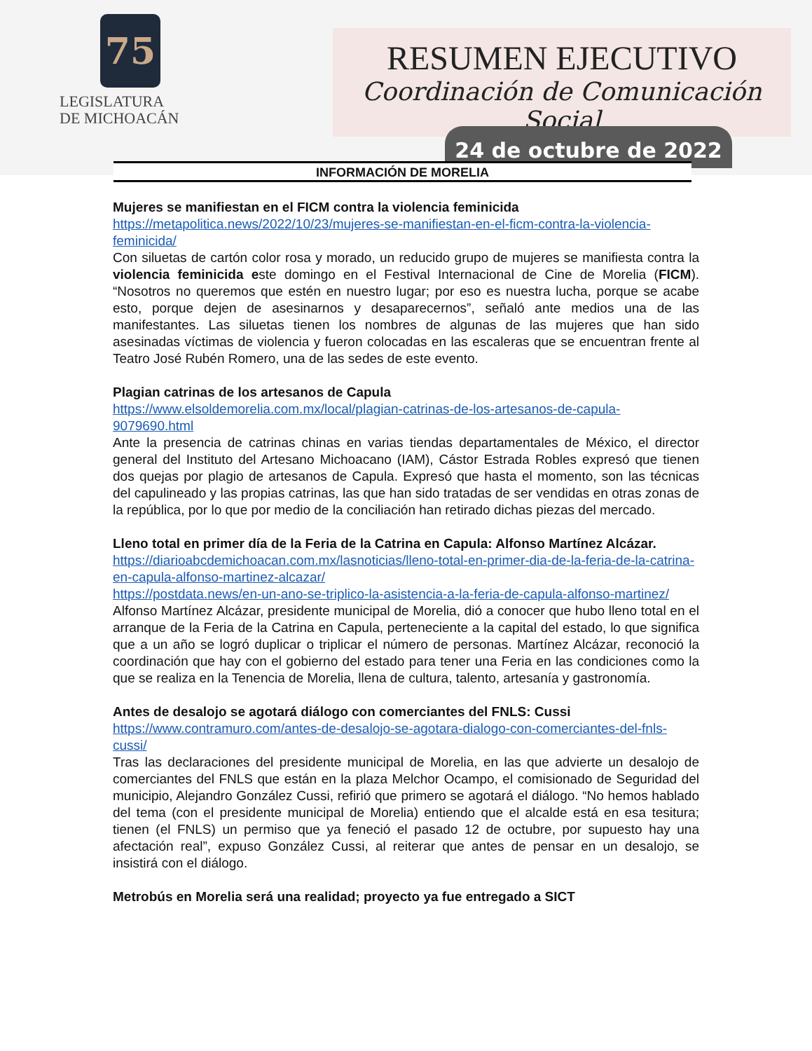75
LEGISLATURA
DE MICHOACÁN
RESUMEN EJECUTIVO
Coordinación de Comunicación Social
24 de octubre de 2022
INFORMACIÓN DE MORELIA
Mujeres se manifiestan en el FICM contra la violencia feminicida
https://metapolitica.news/2022/10/23/mujeres-se-manifiestan-en-el-ficm-contra-la-violencia-feminicida/
Con siluetas de cartón color rosa y morado, un reducido grupo de mujeres se manifiesta contra la violencia feminicida este domingo en el Festival Internacional de Cine de Morelia (FICM). “Nosotros no queremos que estén en nuestro lugar; por eso es nuestra lucha, porque se acabe esto, porque dejen de asesinarnos y desaparecernos”, señaló ante medios una de las manifestantes. Las siluetas tienen los nombres de algunas de las mujeres que han sido asesinadas víctimas de violencia y fueron colocadas en las escaleras que se encuentran frente al Teatro José Rubén Romero, una de las sedes de este evento.
Plagian catrinas de los artesanos de Capula
https://www.elsoldemorelia.com.mx/local/plagian-catrinas-de-los-artesanos-de-capula-9079690.html
Ante la presencia de catrinas chinas en varias tiendas departamentales de México, el director general del Instituto del Artesano Michoacano (IAM), Cástor Estrada Robles expresó que tienen dos quejas por plagio de artesanos de Capula. Expresó que hasta el momento, son las técnicas del capulineado y las propias catrinas, las que han sido tratadas de ser vendidas en otras zonas de la república, por lo que por medio de la conciliación han retirado dichas piezas del mercado.
Lleno total en primer día de la Feria de la Catrina en Capula: Alfonso Martínez Alcázar.
https://diarioabcdemichoacan.com.mx/lasnoticias/lleno-total-en-primer-dia-de-la-feria-de-la-catrina-en-capula-alfonso-martinez-alcazar/
https://postdata.news/en-un-ano-se-triplico-la-asistencia-a-la-feria-de-capula-alfonso-martinez/
Alfonso Martínez Alcázar, presidente municipal de Morelia, dió a conocer que hubo lleno total en el arranque de la Feria de la Catrina en Capula, perteneciente a la capital del estado, lo que significa que a un año se logró duplicar o triplicar el número de personas. Martínez Alcázar, reconoció la coordinación que hay con el gobierno del estado para tener una Feria en las condiciones como la que se realiza en la Tenencia de Morelia, llena de cultura, talento, artesanía y gastronomía.
Antes de desalojo se agotará diálogo con comerciantes del FNLS: Cussi
https://www.contramuro.com/antes-de-desalojo-se-agotara-dialogo-con-comerciantes-del-fnls-cussi/
Tras las declaraciones del presidente municipal de Morelia, en las que advierte un desalojo de comerciantes del FNLS que están en la plaza Melchor Ocampo, el comisionado de Seguridad del municipio, Alejandro González Cussi, refirió que primero se agotará el diálogo. “No hemos hablado del tema (con el presidente municipal de Morelia) entiendo que el alcalde está en esa tesitura; tienen (el FNLS) un permiso que ya feneció el pasado 12 de octubre, por supuesto hay una afectación real”, expuso González Cussi, al reiterar que antes de pensar en un desalojo, se insistirá con el diálogo.
Metrobús en Morelia será una realidad; proyecto ya fue entregado a SICT